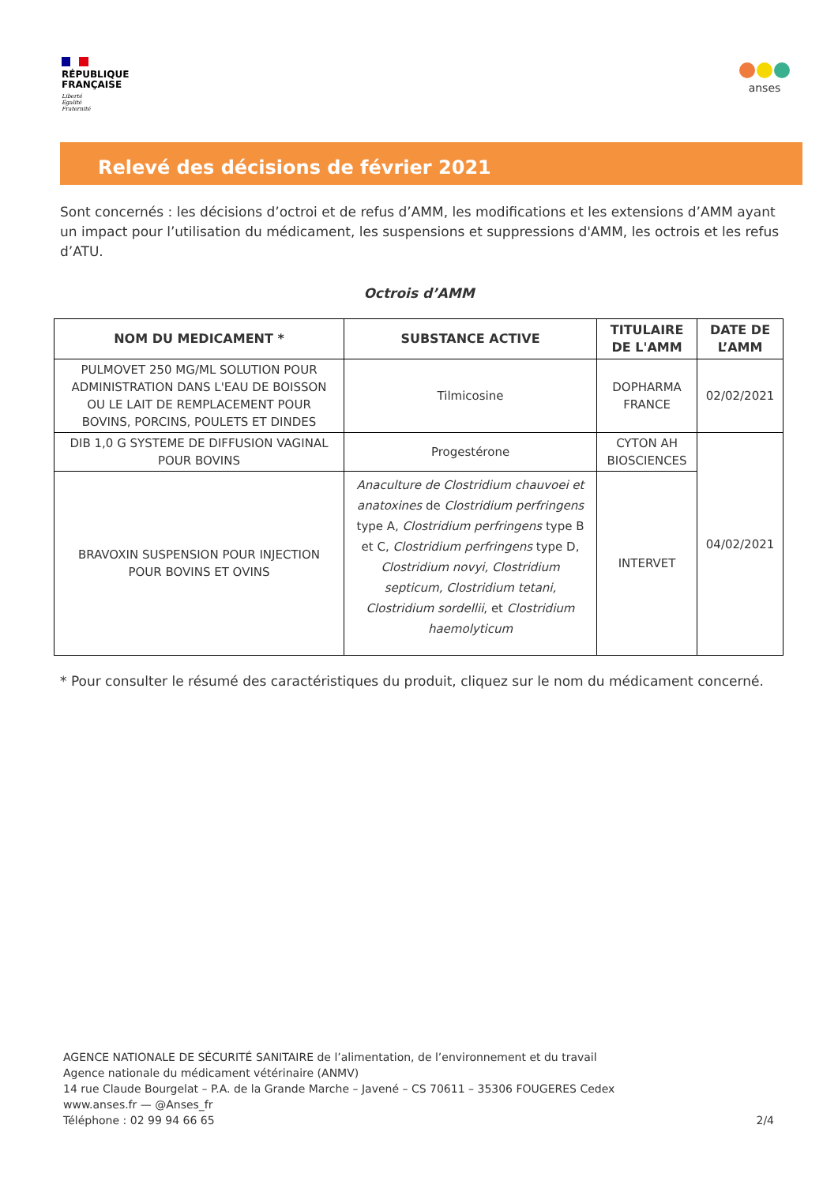RÉPUBLIQUE
FRANÇAISE
Liberté
Égalité
Fraternité
anses
Relevé des décisions de février 2021
Sont concernés : les décisions d’octroi et de refus d’AMM, les modifications et les extensions d’AMM ayant un impact pour l’utilisation du médicament, les suspensions et suppressions d'AMM, les octrois et les refus d’ATU.
Octrois d’AMM
| NOM DU MEDICAMENT * | SUBSTANCE ACTIVE | TITULAIRE DE L'AMM | DATE DE L’AMM |
| --- | --- | --- | --- |
| PULMOVET 250 MG/ML SOLUTION POUR ADMINISTRATION DANS L'EAU DE BOISSON OU LE LAIT DE REMPLACEMENT POUR BOVINS, PORCINS, POULETS ET DINDES | Tilmicosine | DOPHARMA FRANCE | 02/02/2021 |
| DIB 1,0 G SYSTEME DE DIFFUSION VAGINAL POUR BOVINS | Progestérone | CYTON AH BIOSCIENCES | 04/02/2021 |
| BRAVOXIN SUSPENSION POUR INJECTION POUR BOVINS ET OVINS | Anaculture de Clostridium chauvoei et anatoxines de Clostridium perfringens type A, Clostridium perfringens type B et C, Clostridium perfringens type D, Clostridium novyi, Clostridium septicum, Clostridium tetani, Clostridium sordellii , et Clostridium haemolyticum | INTERVET | |
* Pour consulter le résumé des caractéristiques du produit, cliquez sur le nom du médicament concerné.
AGENCE NATIONALE DE SÉCURITÉ SANITAIRE de l’alimentation, de l’environnement et du travail
Agence nationale du médicament vétérinaire (ANMV)
14 rue Claude Bourgelat – P.A. de la Grande Marche – Javené – CS 70611 – 35306 FOUGERES Cedex
www.anses.fr — @Anses_fr
Téléphone : 02 99 94 66 65
2/4